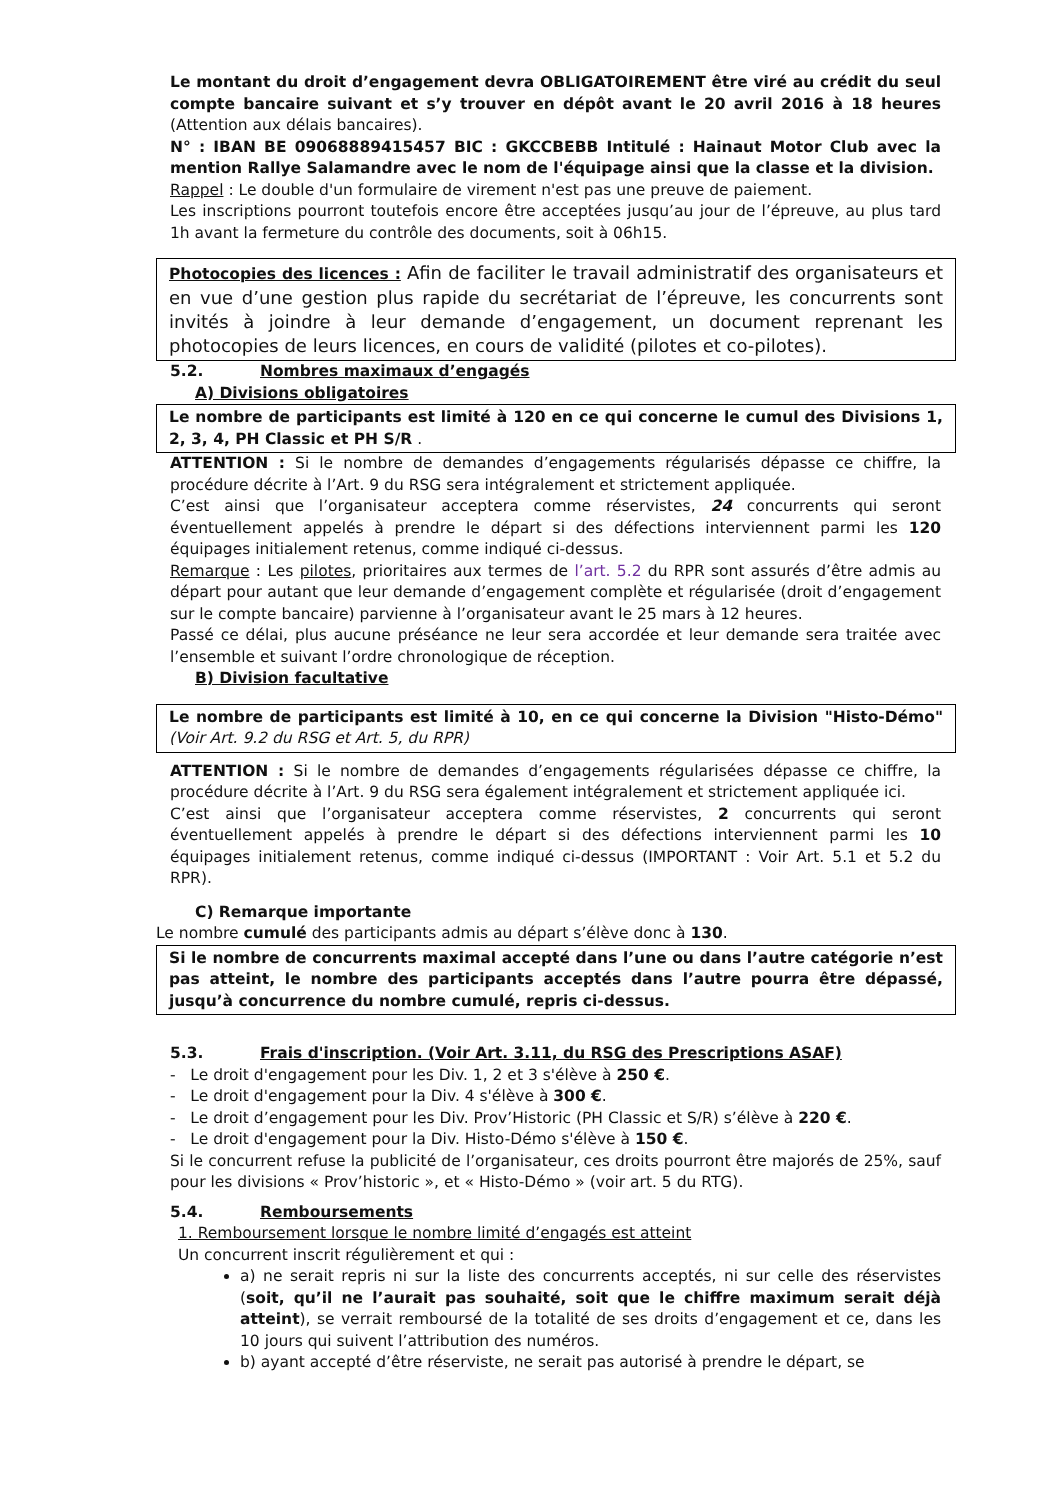Le montant du droit d’engagement devra OBLIGATOIREMENT être viré au crédit du seul compte bancaire suivant et s’y trouver en dépôt avant le 20 avril 2016 à 18 heures (Attention aux délais bancaires).
N° : IBAN BE 09068889415457 BIC : GKCCBEBB Intitulé : Hainaut Motor Club avec la mention Rallye Salamandre avec le nom de l'équipage ainsi que la classe et la division.
Rappel : Le double d'un formulaire de virement n'est pas une preuve de paiement.
Les inscriptions pourront toutefois encore être acceptées jusqu’au jour de l’épreuve, au plus tard 1h avant la fermeture du contrôle des documents, soit à 06h15.
Photocopies des licences : Afin de faciliter le travail administratif des organisateurs et en vue d’une gestion plus rapide du secrétariat de l’épreuve, les concurrents sont invités à joindre à leur demande d’engagement, un document reprenant les photocopies de leurs licences, en cours de validité (pilotes et co-pilotes).
5.2. Nombres maximaux d’engagés
A) Divisions obligatoires
Le nombre de participants est limité à 120 en ce qui concerne le cumul des Divisions 1, 2, 3, 4, PH Classic et PH S/R .
ATTENTION : Si le nombre de demandes d’engagements régularisés dépasse ce chiffre, la procédure décrite à l’Art. 9 du RSG sera intégralement et strictement appliquée.
C’est ainsi que l’organisateur acceptera comme réservistes, 24 concurrents qui seront éventuellement appelés à prendre le départ si des défections interviennent parmi les 120 équipages initialement retenus, comme indiqué ci-dessus.
Remarque : Les pilotes, prioritaires aux termes de l’art. 5.2 du RPR sont assurés d’être admis au départ pour autant que leur demande d’engagement complète et régularisée (droit d’engagement sur le compte bancaire) parvienne à l’organisateur avant le 25 mars à 12 heures.
Passé ce délai, plus aucune préséance ne leur sera accordée et leur demande sera traitée avec l’ensemble et suivant l’ordre chronologique de réception.
B) Division facultative
Le nombre de participants est limité à 10, en ce qui concerne la Division "Histo-Démo" (Voir Art. 9.2 du RSG et Art. 5, du RPR)
ATTENTION : Si le nombre de demandes d’engagements régularisées dépasse ce chiffre, la procédure décrite à l’Art. 9 du RSG sera également intégralement et strictement appliquée ici.
C’est ainsi que l’organisateur acceptera comme réservistes, 2 concurrents qui seront éventuellement appelés à prendre le départ si des défections interviennent parmi les 10 équipages initialement retenus, comme indiqué ci-dessus (IMPORTANT : Voir Art. 5.1 et 5.2 du RPR).
C) Remarque importante
Le nombre cumulé des participants admis au départ s’élève donc à 130.
Si le nombre de concurrents maximal accepté dans l’une ou dans l’autre catégorie n’est pas atteint, le nombre des participants acceptés dans l’autre pourra être dépassé, jusqu’à concurrence du nombre cumulé, repris ci-dessus.
5.3. Frais d'inscription. (Voir Art. 3.11, du RSG des Prescriptions ASAF)
- Le droit d'engagement pour les Div. 1, 2 et 3 s'élève à 250 €.
- Le droit d'engagement pour la Div. 4 s'élève à 300 €.
- Le droit d’engagement pour les Div. Prov’Historic (PH Classic et S/R) s’élève à 220 €.
- Le droit d'engagement pour la Div. Histo-Démo s'élève à 150 €.
Si le concurrent refuse la publicité de l’organisateur, ces droits pourront être majorés de 25%, sauf pour les divisions « Prov’historic », et « Histo-Démo » (voir art. 5 du RTG).
5.4. Remboursements
1. Remboursement lorsque le nombre limité d’engagés est atteint
Un concurrent inscrit régulièrement et qui :
a) ne serait repris ni sur la liste des concurrents acceptés, ni sur celle des réservistes (soit, qu’il ne l’aurait pas souhaité, soit que le chiffre maximum serait déjà atteint), se verrait remboursé de la totalité de ses droits d’engagement et ce, dans les 10 jours qui suivent l’attribution des numéros.
b) ayant accepté d’être réserviste, ne serait pas autorisé à prendre le départ, se